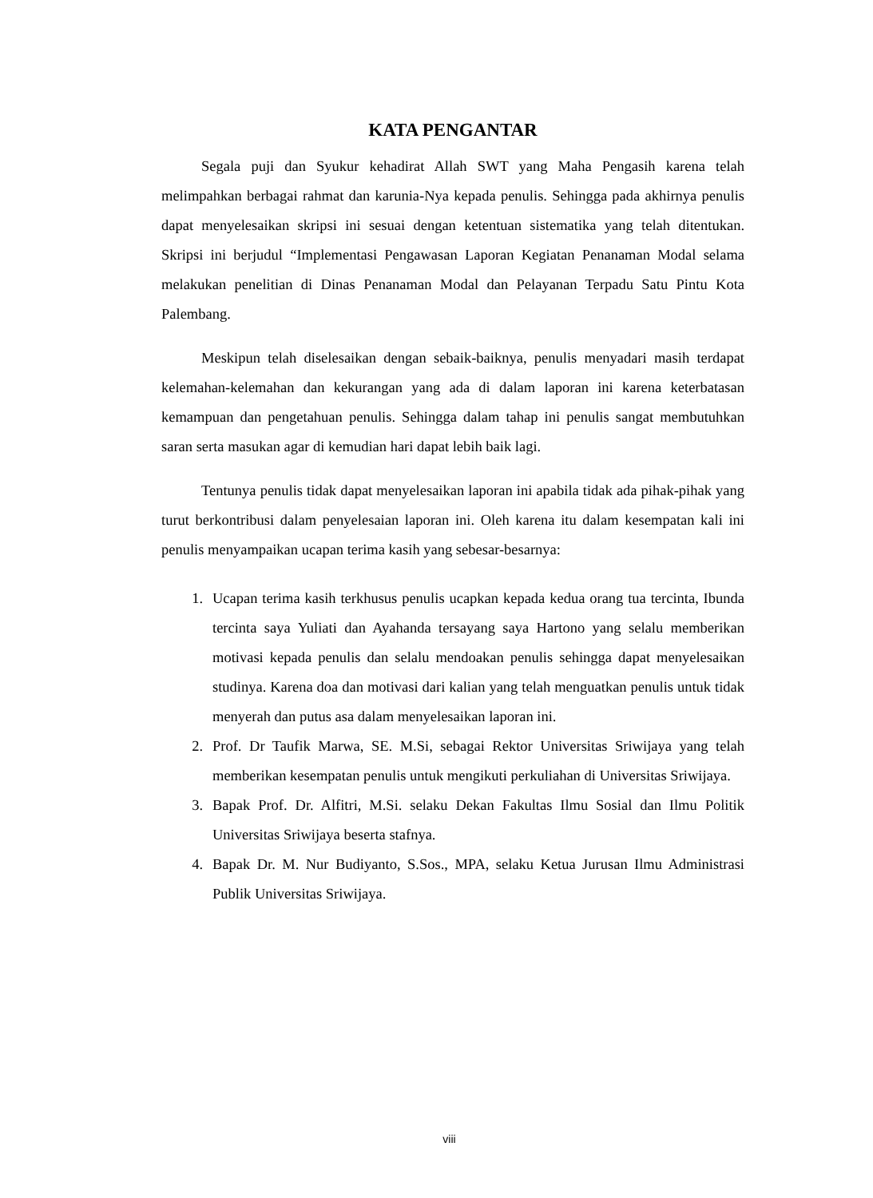KATA PENGANTAR
Segala puji dan Syukur kehadirat Allah SWT yang Maha Pengasih karena telah melimpahkan berbagai rahmat dan karunia-Nya kepada penulis. Sehingga pada akhirnya penulis dapat menyelesaikan skripsi ini sesuai dengan ketentuan sistematika yang telah ditentukan. Skripsi ini berjudul “Implementasi Pengawasan Laporan Kegiatan Penanaman Modal selama melakukan penelitian di Dinas Penanaman Modal dan Pelayanan Terpadu Satu Pintu Kota Palembang.
Meskipun telah diselesaikan dengan sebaik-baiknya, penulis menyadari masih terdapat kelemahan-kelemahan dan kekurangan yang ada di dalam laporan ini karena keterbatasan kemampuan dan pengetahuan penulis. Sehingga dalam tahap ini penulis sangat membutuhkan saran serta masukan agar di kemudian hari dapat lebih baik lagi.
Tentunya penulis tidak dapat menyelesaikan laporan ini apabila tidak ada pihak-pihak yang turut berkontribusi dalam penyelesaian laporan ini. Oleh karena itu dalam kesempatan kali ini penulis menyampaikan ucapan terima kasih yang sebesar-besarnya:
1. Ucapan terima kasih terkhusus penulis ucapkan kepada kedua orang tua tercinta, Ibunda tercinta saya Yuliati dan Ayahanda tersayang saya Hartono yang selalu memberikan motivasi kepada penulis dan selalu mendoakan penulis sehingga dapat menyelesaikan studinya. Karena doa dan motivasi dari kalian yang telah menguatkan penulis untuk tidak menyerah dan putus asa dalam menyelesaikan laporan ini.
2. Prof. Dr Taufik Marwa, SE. M.Si, sebagai Rektor Universitas Sriwijaya yang telah memberikan kesempatan penulis untuk mengikuti perkuliahan di Universitas Sriwijaya.
3. Bapak Prof. Dr. Alfitri, M.Si. selaku Dekan Fakultas Ilmu Sosial dan Ilmu Politik Universitas Sriwijaya beserta stafnya.
4. Bapak Dr. M. Nur Budiyanto, S.Sos., MPA, selaku Ketua Jurusan Ilmu Administrasi Publik Universitas Sriwijaya.
viii